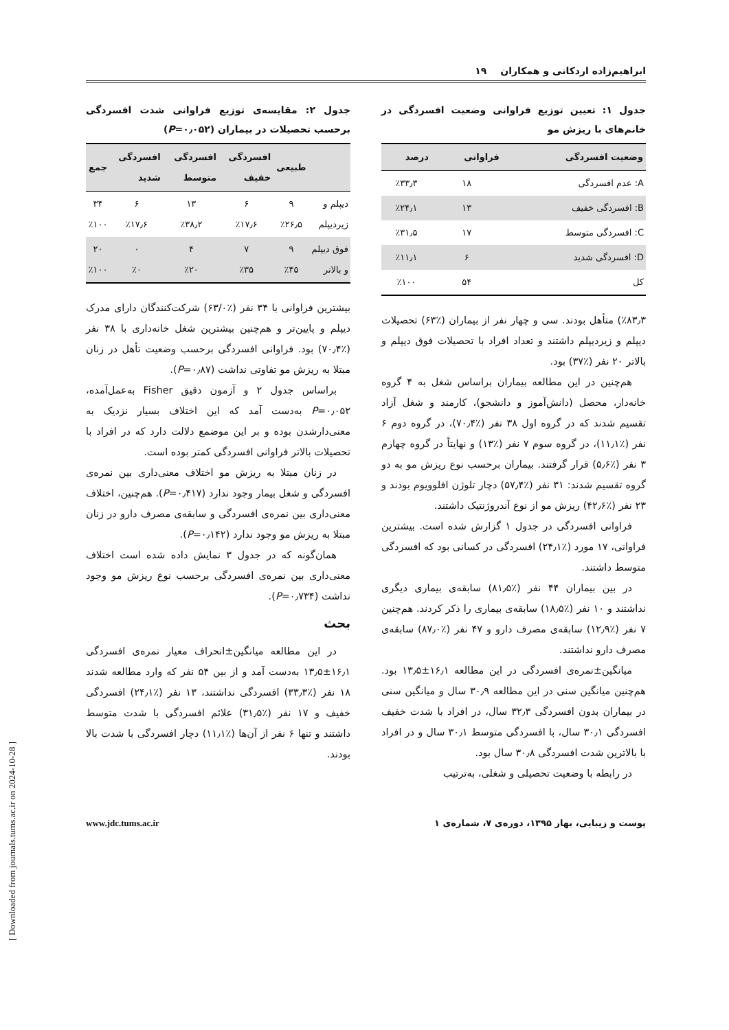ابراهیم‌زاده اردکانی و همکاران ۱۹
جدول ۱: تعیین توزیع فراوانی وضعیت افسردگی در خانم‌های با ریزش مو
| وضعیت افسردگی | فراوانی | درصد |
| --- | --- | --- |
| A: عدم افسردگی | ۱۸ | ٪۳۳٫۳ |
| B: افسردگی خفیف | ۱۳ | ٪۲۴٫۱ |
| C: افسردگی متوسط | ۱۷ | ٪۳۱٫۵ |
| D: افسردگی شدید | ۶ | ٪۱۱٫۱ |
| کل | ۵۴ | ٪۱۰۰ |
٪۸۳٫۳) متأهل بودند. سی و چهار نفر از بیماران (٪۶۳) تحصیلات دیپلم و زیردیپلم داشتند و تعداد افراد با تحصیلات فوق دیپلم و بالاتر ۲۰ نفر (٪۳۷) بود.
هم‌چنین در این مطالعه بیماران براساس شغل به ۴ گروه خانه‌دار، محصل (دانش‌آموز و دانشجو)، کارمند و شغل آزاد تقسیم شدند که در گروه اول ۳۸ نفر (٪۷۰٫۴)، در گروه دوم ۶ نفر (٪۱۱٫۱)، در گروه سوم ۷ نفر (٪۱۳) و نهایتاً در گروه چهارم ۳ نفر (٪۵٫۶) قرار گرفتند. بیماران برحسب نوع ریزش مو به دو گروه تقسیم شدند: ۳۱ نفر (٪۵۷٫۴) دچار تلوژن افلوویوم بودند و ۲۳ نفر (٪۴۲٫۶) ریزش مو از نوع آندروژنتیک داشتند.
فراوانی افسردگی در جدول ۱ گزارش شده است. بیشترین فراوانی، ۱۷ مورد (٪۲۴٫۱) افسردگی در کسانی بود که افسردگی متوسط داشتند.
در بین بیماران ۴۴ نفر (٪۸۱٫۵) سابقه‌ی بیماری دیگری نداشتند و ۱۰ نفر (٪۱۸٫۵) سابقه‌ی بیماری را ذکر کردند. هم‌چنین ۷ نفر (٪۱۲٫۹) سابقه‌ی مصرف دارو و ۴۷ نفر (٪۸۷٫۰) سابقه‌ی مصرف دارو نداشتند.
میانگین±نمره‌ی افسردگی در این مطالعه ۱۶٫۱±۱۳٫۵ بود. هم‌چنین میانگین سنی در این مطالعه ۳۰٫۹ سال و میانگین سنی در بیماران بدون افسردگی ۳۲٫۳ سال، در افراد با شدت خفیف افسردگی ۳۰٫۱ سال، با افسردگی متوسط ۳۰٫۱ سال و در افراد با بالاترین شدت افسردگی ۳۰٫۸ سال بود.
در رابطه با وضعیت تحصیلی و شغلی، به‌ترتیب
جدول ۲: مقایسه‌ی توزیع فراوانی شدت افسردگی برحسب تحصیلات در بیماران (P=۰٫۰۵۲)
| | طبیعی | افسردگی خفیف | افسردگی متوسط | افسردگی شدید | جمع |
| --- | --- | --- | --- | --- | --- |
| دیپلم و زیردیپلم | ۹ ٪۲۶٫۵ | ۶ ٪۱۷٫۶ | ۱۳ ٪۳۸٫۲ | ۶ ٪۱۷٫۶ | ۳۴ ٪۱۰۰ |
| فوق دیپلم و بالاتر | ۹ ٪۴۵ | ۷ ٪۳۵ | ۴ ٪۲۰ | ۰ ٪۰ | ۲۰ ٪۱۰۰ |
بیشترین فراوانی با ۳۴ نفر (٪۶۳/۰) شرکت‌کنندگان دارای مدرک دیپلم و پایین‌تر و هم‌چنین بیشترین شغل خانه‌داری با ۳۸ نفر (٪۷۰٫۴) بود. فراوانی افسردگی برحسب وضعیت تأهل در زنان مبتلا به ریزش مو تفاوتی نداشت (P=۰٫۸۷).
براساس جدول ۲ و آزمون دقیق Fisher به‌عمل‌آمده، P=۰٫۰۵۲ به‌دست آمد که این اختلاف بسیار نزدیک به معنی‌دارشدن بوده و بر این موضمع دلالت دارد که در افراد با تحصیلات بالاتر فراوانی افسردگی کمتر بوده است.
در زنان مبتلا به ریزش مو اختلاف معنی‌داری بین نمره‌ی افسردگی و شغل بیمار وجود ندارد (P=۰٫۴۱۷). هم‌چنین، اختلاف معنی‌داری بین نمره‌ی افسردگی و سابقه‌ی مصرف دارو در زنان مبتلا به ریزش مو وجود ندارد (P=۰٫۱۴۲).
همان‌گونه که در جدول ۳ نمایش داده شده است اختلاف معنی‌داری بین نمره‌ی افسردگی برحسب نوع ریزش مو وجود نداشت (P=۰٫۷۳۴).
بحث
در این مطالعه میانگین±انحراف معیار نمره‌ی افسردگی ۱۶٫۱±۱۳٫۵ به‌دست آمد و از بین ۵۴ نفر که وارد مطالعه شدند ۱۸ نفر (٪۳۳٫۳) افسردگی نداشتند، ۱۳ نفر (٪۲۴٫۱) افسردگی خفیف و ۱۷ نفر (٪۳۱٫۵) علائم افسردگی با شدت متوسط داشتند و تنها ۶ نفر از آن‌ها (٪۱۱٫۱) دچار افسردگی با شدت بالا بودند.
پوست و زیبایی، بهار ۱۳۹۵، دوره‌ی ۷، شماره‌ی ۱ www.jdc.tums.ac.ir
[ Downloaded from journals.tums.ac.ir on 2024-10-28 ]